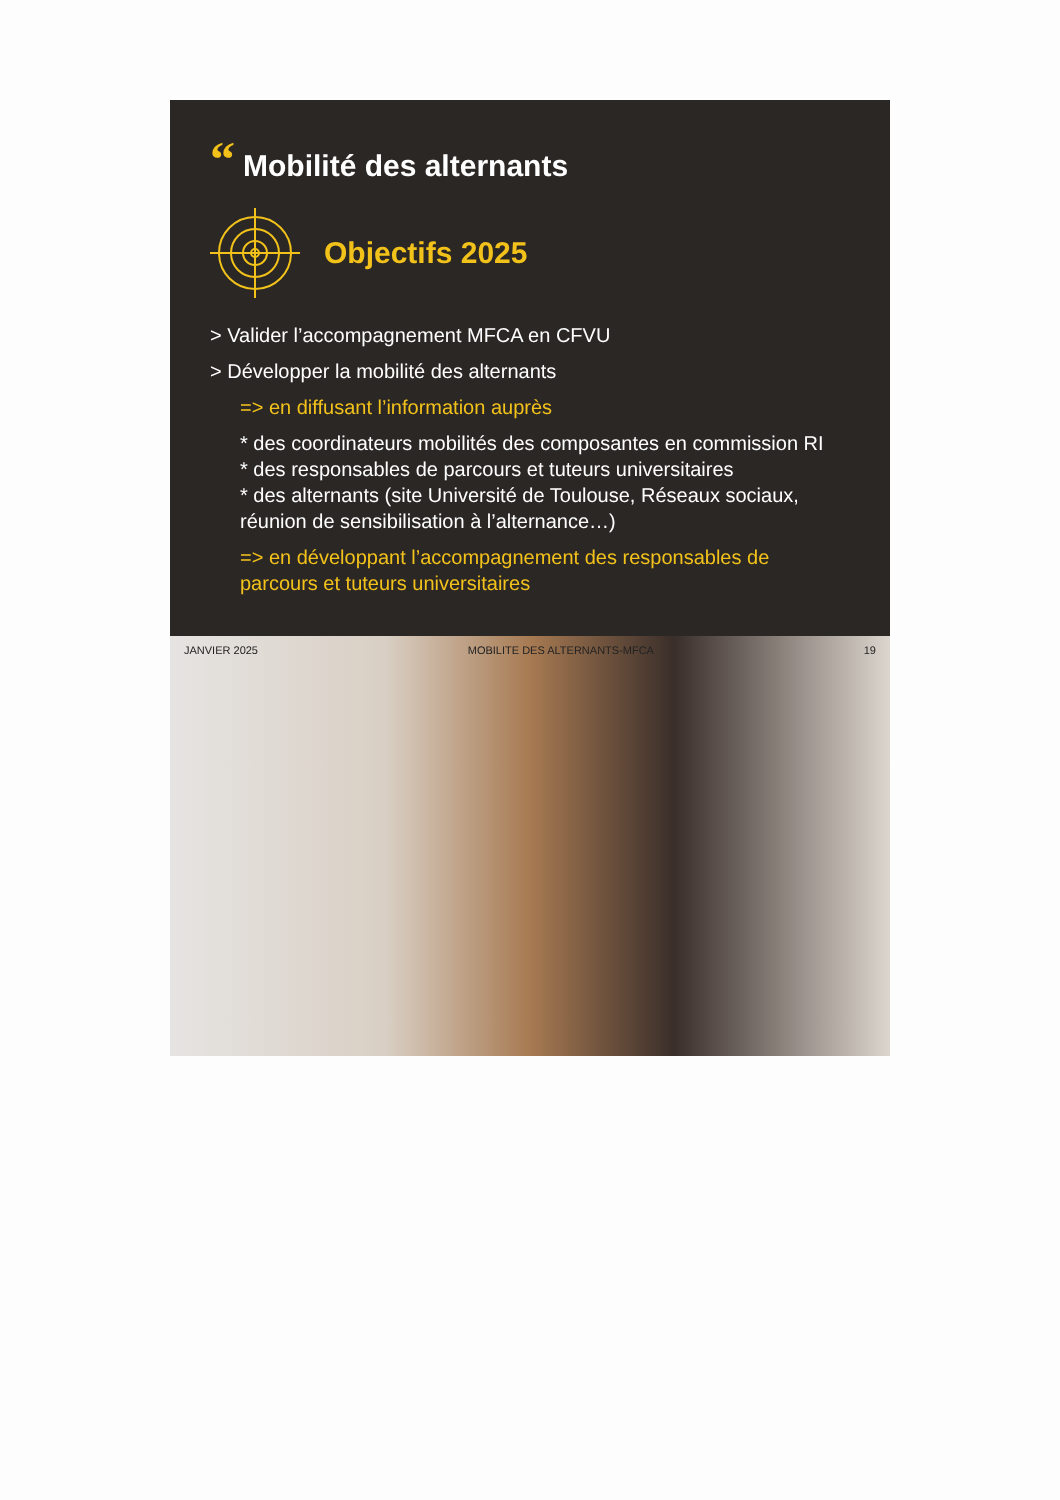“Mobilité des alternants
Objectifs 2025
> Valider l’accompagnement MFCA en CFVU
> Développer la mobilité des alternants
=> en diffusant l’information auprès
* des coordinateurs mobilités des composantes en commission RI
* des responsables de parcours et tuteurs universitaires
* des alternants (site Université de Toulouse, Réseaux sociaux, réunion de sensibilisation à l’alternance…)
=> en développant l’accompagnement des responsables de parcours et tuteurs universitaires
JANVIER 2025 MOBILITE DES ALTERNANTS-MFCA 19